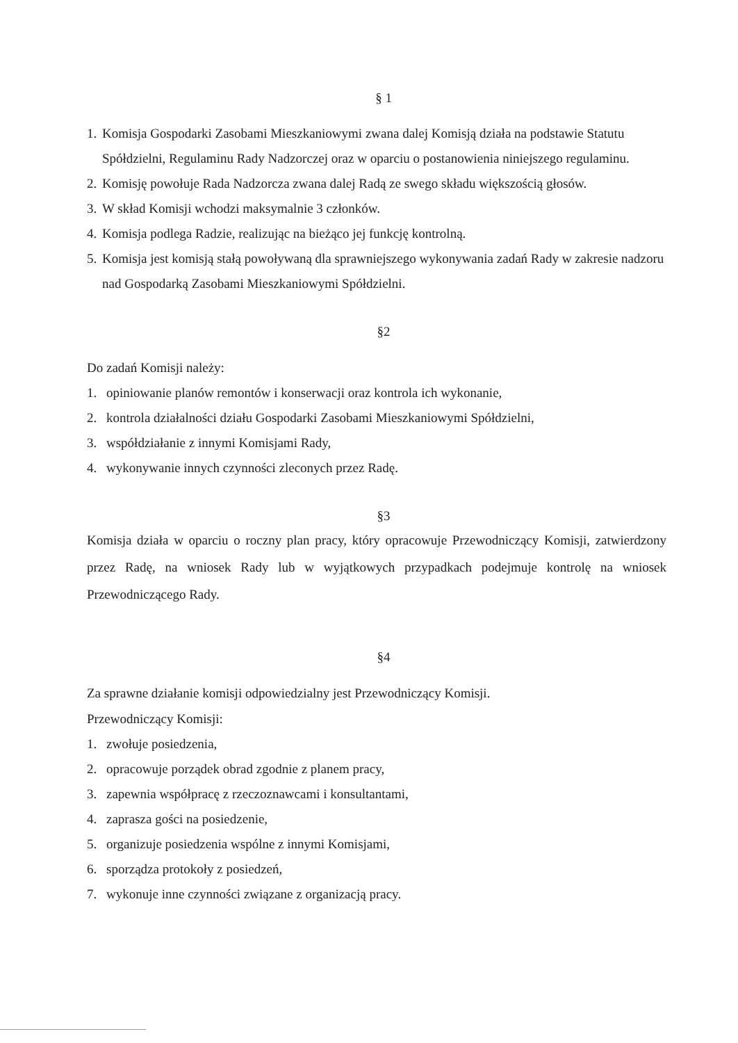§ 1
1. Komisja Gospodarki Zasobami Mieszkaniowymi zwana dalej Komisją działa na podstawie Statutu Spółdzielni, Regulaminu Rady Nadzorczej oraz w oparciu o postanowienia niniejszego regulaminu.
2. Komisję powołuje Rada Nadzorcza zwana dalej Radą ze swego składu większością głosów.
3. W skład Komisji wchodzi maksymalnie 3 członków.
4. Komisja podlega Radzie, realizując na bieżąco jej funkcję kontrolną.
5. Komisja jest komisją stałą powoływaną dla sprawniejszego wykonywania zadań Rady w zakresie nadzoru nad Gospodarką Zasobami Mieszkaniowymi Spółdzielni.
§2
Do zadań Komisji należy:
1. opiniowanie planów remontów i konserwacji oraz kontrola ich wykonanie,
2. kontrola działalności działu Gospodarki Zasobami Mieszkaniowymi Spółdzielni,
3. współdziałanie z innymi Komisjami Rady,
4. wykonywanie innych czynności zleconych przez Radę.
§3
Komisja działa w oparciu o roczny plan pracy, który opracowuje Przewodniczący Komisji, zatwierdzony przez Radę, na wniosek Rady lub w wyjątkowych przypadkach podejmuje kontrolę na wniosek Przewodniczącego Rady.
§4
Za sprawne działanie komisji odpowiedzialny jest Przewodniczący Komisji.
Przewodniczący Komisji:
1. zwołuje posiedzenia,
2. opracowuje porządek obrad zgodnie z planem pracy,
3. zapewnia współpracę z rzeczoznawcami i konsultantami,
4. zaprasza gości na posiedzenie,
5. organizuje posiedzenia wspólne z innymi Komisjami,
6. sporządza protokoły z posiedzeń,
7. wykonuje inne czynności związane z organizacją pracy.